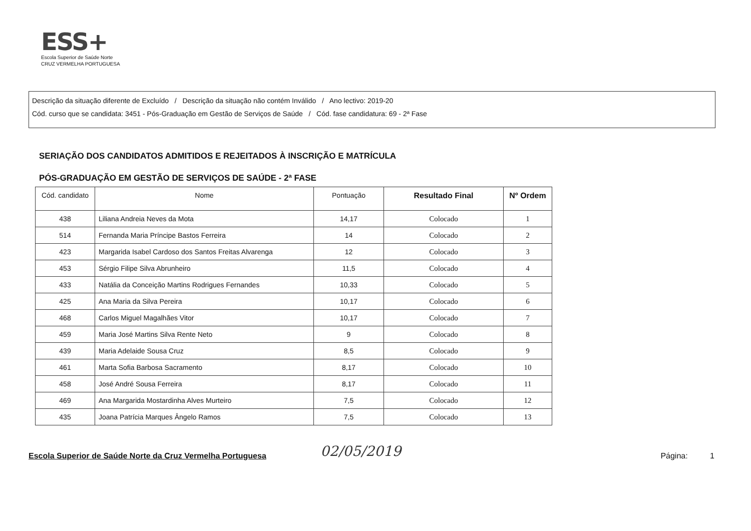ESS+
Escola Superior de Saúde Norte
CRUZ VERMELHA PORTUGUESA
Descrição da situação diferente de Excluído / Descrição da situação não contém Inválido / Ano lectivo: 2019-20
Cód. curso que se candidata: 3451 - Pós-Graduação em Gestão de Serviços de Saúde / Cód. fase candidatura: 69 - 2ª Fase
SERIAÇÃO DOS CANDIDATOS ADMITIDOS E REJEITADOS À INSCRIÇÃO E MATRÍCULA
PÓS-GRADUAÇÃO EM GESTÃO DE SERVIÇOS DE SAÚDE - 2ª FASE
| Cód. candidato | Nome | Pontuação | Resultado Final | Nº Ordem |
| --- | --- | --- | --- | --- |
| 438 | Liliana Andreia Neves da Mota | 14,17 | Colocado | 1 |
| 514 | Fernanda Maria Príncipe Bastos Ferreira | 14 | Colocado | 2 |
| 423 | Margarida Isabel Cardoso dos Santos Freitas Alvarenga | 12 | Colocado | 3 |
| 453 | Sérgio Filipe Silva Abrunheiro | 11,5 | Colocado | 4 |
| 433 | Natália da Conceição Martins Rodrigues Fernandes | 10,33 | Colocado | 5 |
| 425 | Ana Maria da Silva Pereira | 10,17 | Colocado | 6 |
| 468 | Carlos Miguel Magalhães Vitor | 10,17 | Colocado | 7 |
| 459 | Maria José Martins Silva Rente Neto | 9 | Colocado | 8 |
| 439 | Maria Adelaide Sousa Cruz | 8,5 | Colocado | 9 |
| 461 | Marta Sofia Barbosa Sacramento | 8,17 | Colocado | 10 |
| 458 | José André Sousa Ferreira | 8,17 | Colocado | 11 |
| 469 | Ana Margarida Mostardinha Alves Murteiro | 7,5 | Colocado | 12 |
| 435 | Joana Patrícia Marques Ângelo Ramos | 7,5 | Colocado | 13 |
02/05/2019
Escola Superior de Saúde Norte da Cruz Vermelha Portuguesa Página: 1